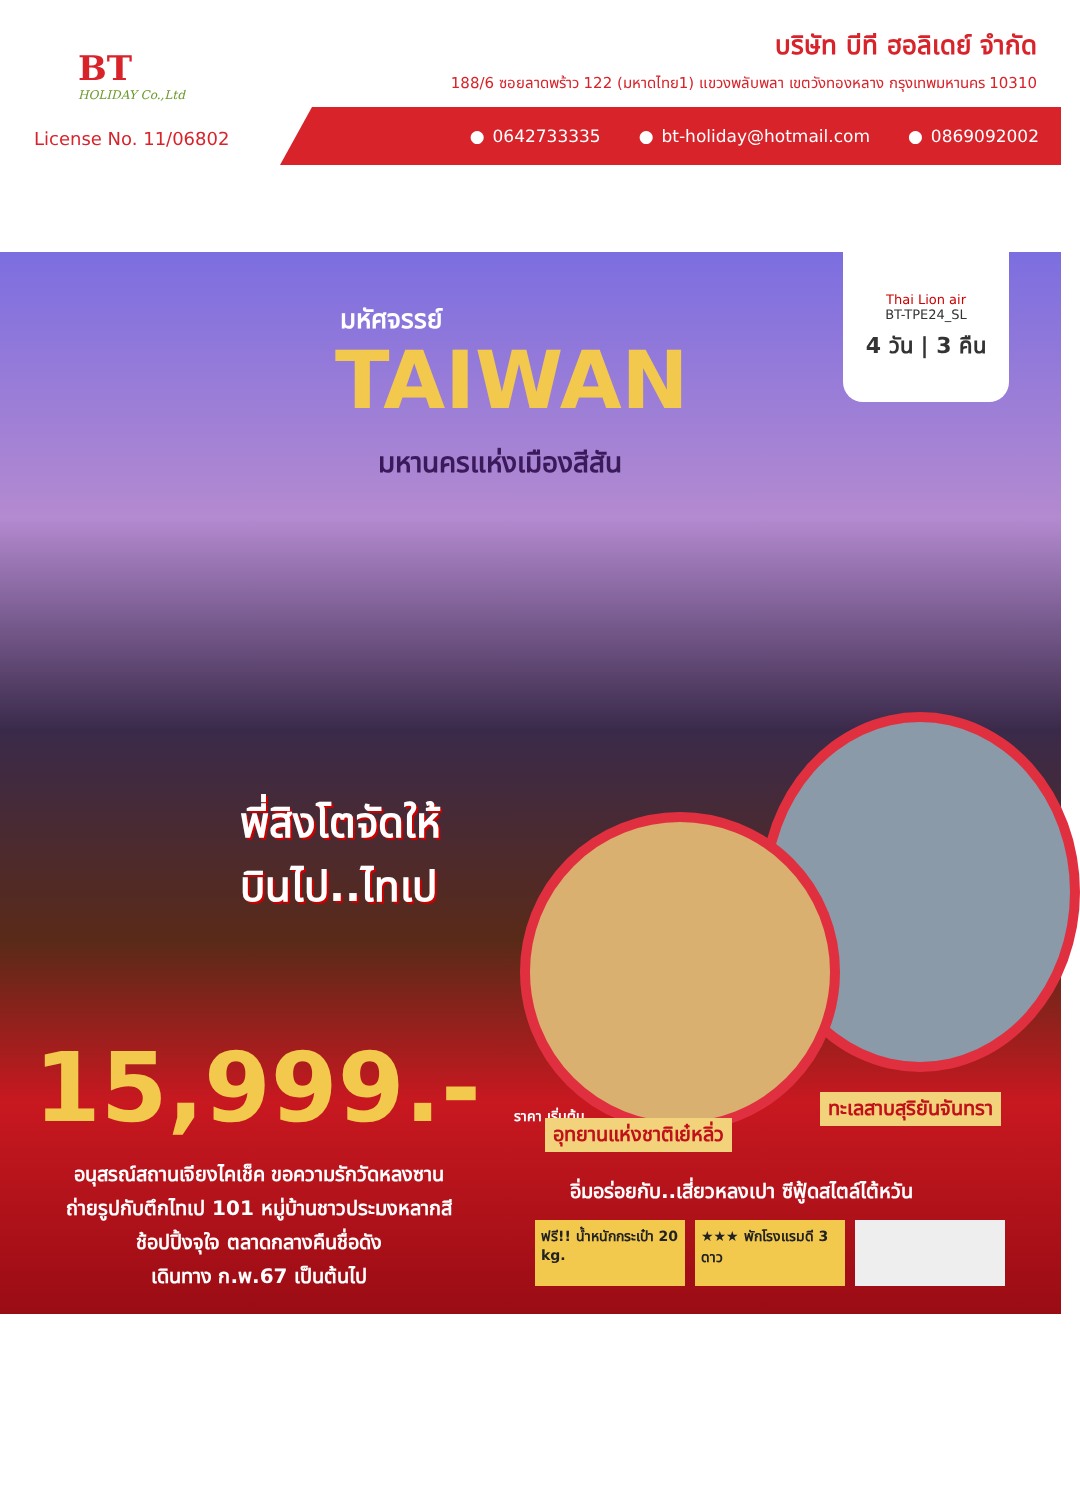BT
HOLIDAY Co.,Ltd
บริษัท บีที ฮอลิเดย์ จำกัด
188/6 ซอยลาดพร้าว 122 (มหาดไทย1) แขวงพลับพลา เขตวังทองหลาง กรุงเทพมหานคร 10310
License No. 11/06802
0642733335 bt-holiday@hotmail.com 0869092002
มหัศจรรย์
TAIWAN
มหานครแห่งเมืองสีสัน
Thai Lion air
BT-TPE24_SL
4 วัน | 3 คืน
พี่สิงโตจัดให้
บินไป..ไทเป
15,999.- ราคา เริ่มต้น อุทยานแห่งชาติเย๋หลิ่ว
ทะเลสาบสุริยันจันทรา
อนุสรณ์สถานเจียงไคเช็ค ขอความรักวัดหลงซาน
ถ่ายรูปกับตึกไทเป 101 หมู่บ้านชาวประมงหลากสี
ช้อปปิ้งจุใจ ตลาดกลางคืนชื่อดัง
เดินทาง ก.พ.67 เป็นต้นไป
อิ่มอร่อยกับ..เสี่ยวหลงเปา ซีฟู้ดสไตล์ไต้หวัน
ฟรี!! น้ำหนักกระเป๋า 20 kg.
★★★ พักโรงแรมดี 3 ดาว